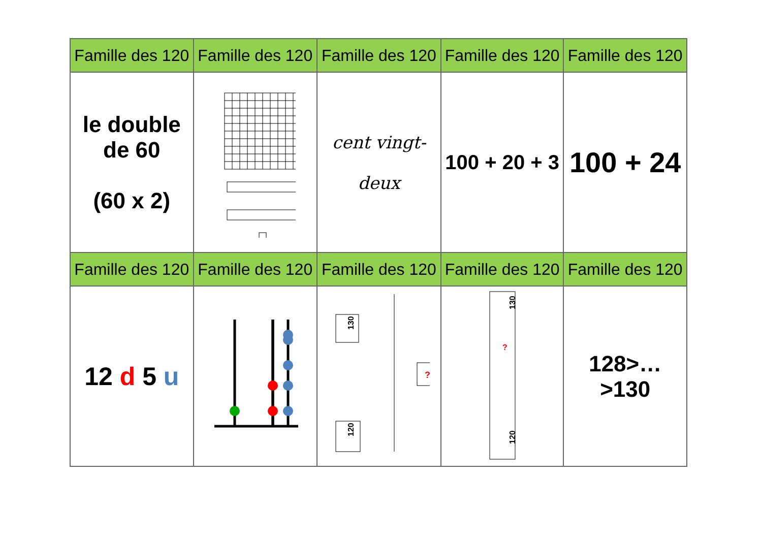| Famille des 120 | Famille des 120 | Famille des 120 | Famille des 120 | Famille des 120 |
| --- | --- | --- | --- | --- |
| le double de 60 (60 x 2) | | cent vingt- deux | 100 + 20 + 3 | 100 + 24 |
| Famille des 120 | Famille des 120 | Famille des 120 | Famille des 120 | Famille des 120 |
| 12 d 5 u | | 130 ? 120 | 130 ? 120 | 128>…>130 |